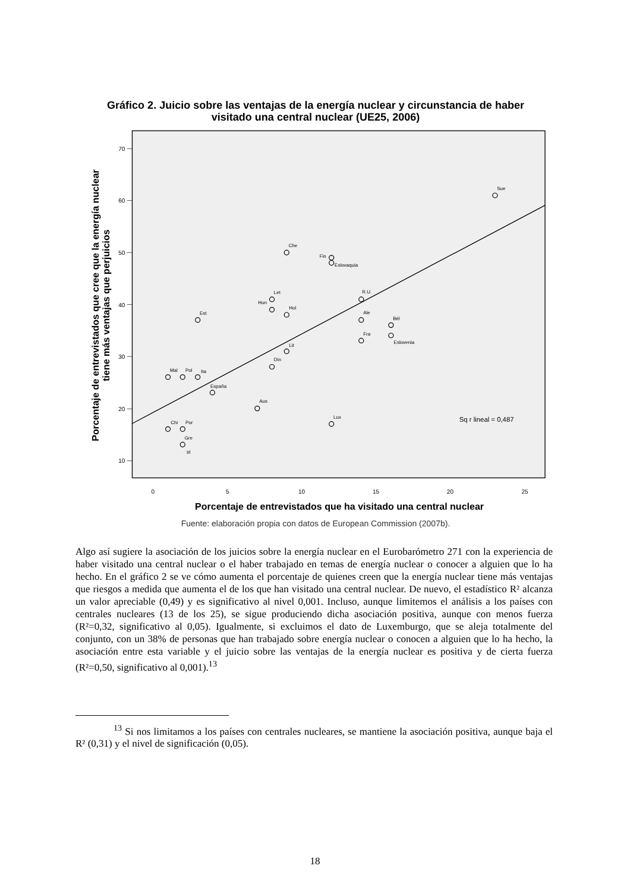Gráfico 2. Juicio sobre las ventajas de la energía nuclear y circunstancia de haber
visitado una central nuclear (UE25, 2006)
70
60
50
40
30
20
10
0
5
10
15
20
25
Porcentaje de entrevistados que ha visitado una central nuclear
Fuente: elaboración propia con datos de European Commission (2007b).
Porcentaje de entrevistados que cree que la energía nuclear
tiene más ventajas que perjuicios
Sue
Che
Fin
Eslovaquia
Let
Hun
Hol
R.U.
Ale
Bél
Fra
Eslovenia
Est
Lit
Din
Mal
Pol
Ita
España
Aus
Lux
Chi
Por
Gre
Irl
Sq r lineal = 0,487
Algo así sugiere la asociación de los juicios sobre la energía nuclear en el Eurobarómetro 271 con la experiencia de haber visitado una central nuclear o el haber trabajado en temas de energía nuclear o conocer a alguien que lo ha hecho. En el gráfico 2 se ve cómo aumenta el porcentaje de quienes creen que la energía nuclear tiene más ventajas que riesgos a medida que aumenta el de los que han visitado una central nuclear. De nuevo, el estadístico R² alcanza un valor apreciable (0,49) y es significativo al nivel 0,001. Incluso, aunque limitemos el análisis a los países con centrales nucleares (13 de los 25), se sigue produciendo dicha asociación positiva, aunque con menos fuerza (R²=0,32, significativo al 0,05). Igualmente, si excluimos el dato de Luxemburgo, que se aleja totalmente del conjunto, con un 38% de personas que han trabajado sobre energía nuclear o conocen a alguien que lo ha hecho, la asociación entre esta variable y el juicio sobre las ventajas de la energía nuclear es positiva y de cierta fuerza (R²=0,50, significativo al 0,001).<sup>13</sup>
<sup>13</sup> Si nos limitamos a los países con centrales nucleares, se mantiene la asociación positiva, aunque baja el R² (0,31) y el nivel de significación (0,05).
18